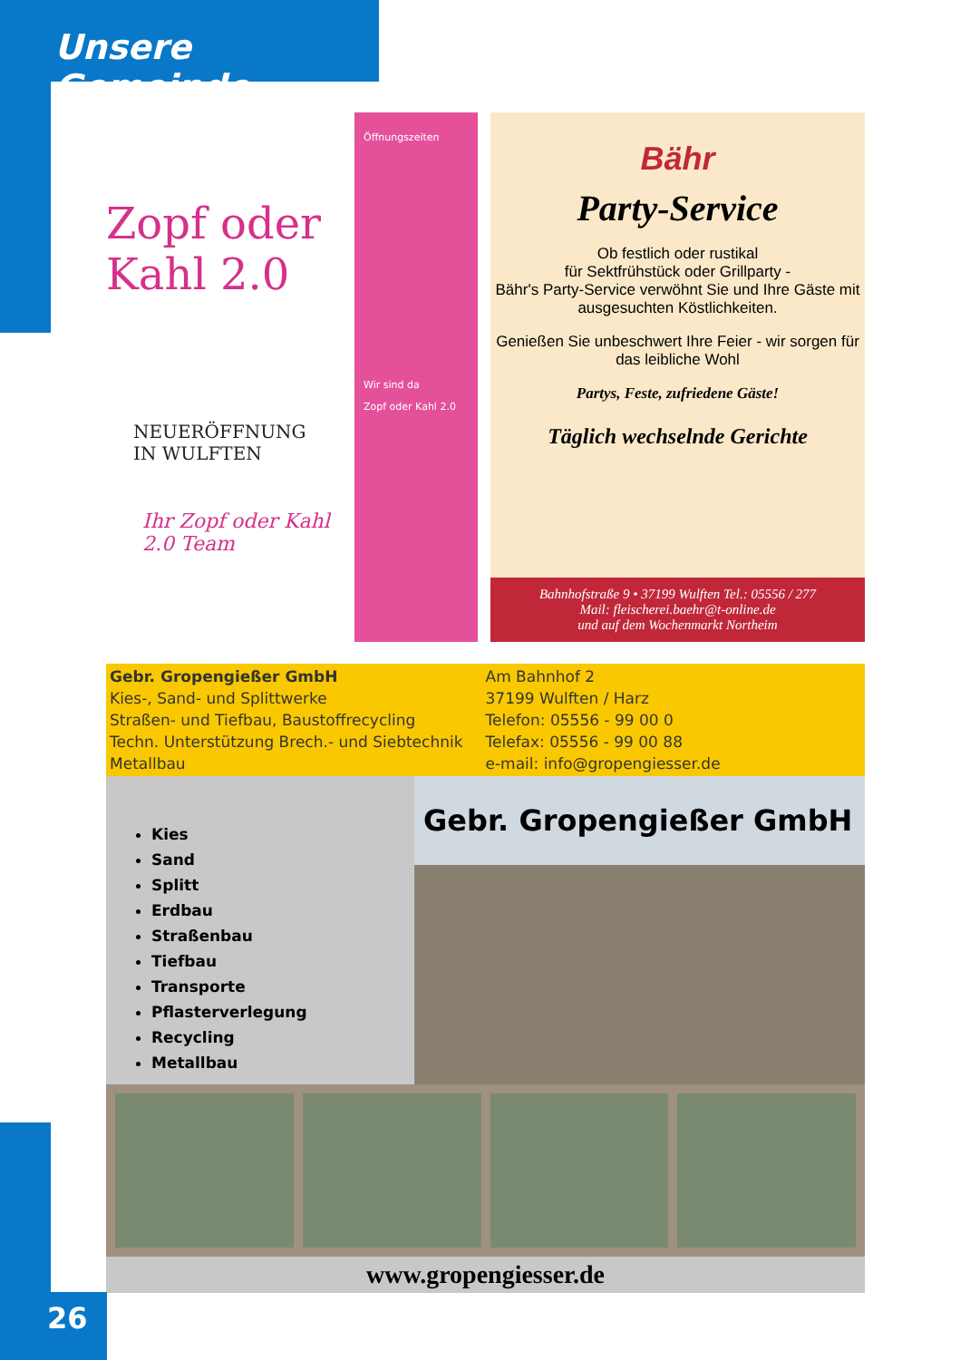Unsere Gemeinde
Zopf oder Kahl 2.0
NEUERÖFFNUNG
IN WULFTEN
Ihr Zopf oder Kahl 2.0 Team
Öffnungszeiten
Wir sind da
Zopf oder Kahl 2.0
Bähr
Party-Service
Ob festlich oder rustikal
für Sektfrühstück oder Grillparty -
Bähr's Party-Service verwöhnt Sie und Ihre Gäste mit ausgesuchten Köstlichkeiten.
Genießen Sie unbeschwert Ihre Feier - wir sorgen für das leibliche Wohl
Partys, Feste, zufriedene Gäste!
Täglich wechselnde Gerichte
Bahnhofstraße 9 • 37199 Wulften Tel.: 05556 / 277
Mail: fleischerei.baehr@t-online.de
und auf dem Wochenmarkt Northeim
Gebr. Gropengießer GmbH
Kies-, Sand- und Splittwerke
Straßen- und Tiefbau, Baustoffrecycling
Techn. Unterstützung Brech.- und Siebtechnik
Metallbau
Am Bahnhof 2
37199 Wulften / Harz
Telefon: 05556 - 99 00 0
Telefax: 05556 - 99 00 88
e-mail: info@gropengiesser.de
Kies
Sand
Splitt
Erdbau
Straßenbau
Tiefbau
Transporte
Pflasterverlegung
Recycling
Metallbau
Gebr. Gropengießer GmbH
www.gropengiesser.de
26